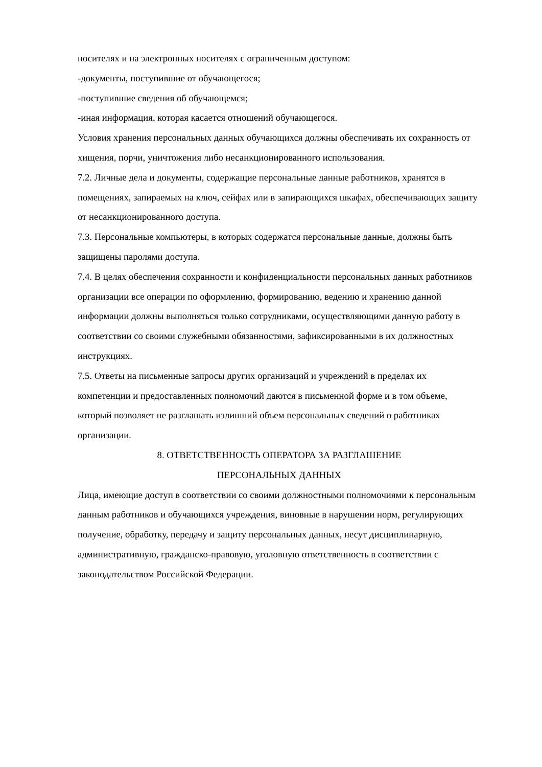носителях и на электронных носителях с ограниченным доступом:
-документы, поступившие от обучающегося;
-поступившие сведения об обучающемся;
-иная информация, которая касается отношений обучающегося.
Условия хранения персональных данных обучающихся должны обеспечивать их сохранность от хищения, порчи, уничтожения либо несанкционированного использования.
7.2. Личные дела и документы, содержащие персональные данные работников, хранятся в помещениях, запираемых на ключ, сейфах или в запирающихся шкафах, обеспечивающих защиту от несанкционированного доступа.
7.3. Персональные компьютеры, в которых содержатся персональные данные, должны быть защищены паролями доступа.
7.4. В целях обеспечения сохранности и конфиденциальности персональных данных работников организации все операции по оформлению, формированию, ведению и хранению данной информации должны выполняться только сотрудниками, осуществляющими данную работу в соответствии со своими служебными обязанностями, зафиксированными в их должностных инструкциях.
7.5. Ответы на письменные запросы других организаций и учреждений в пределах их компетенции и предоставленных полномочий даются в письменной форме и в том объеме, который позволяет не разглашать излишний объем персональных сведений о работниках организации.
8. ОТВЕТСТВЕННОСТЬ ОПЕРАТОРА ЗА РАЗГЛАШЕНИЕ
ПЕРСОНАЛЬНЫХ ДАННЫХ
Лица, имеющие доступ в соответствии со своими должностными полномочиями к персональным данным работников и обучающихся учреждения, виновные в нарушении норм, регулирующих получение, обработку, передачу и защиту персональных данных, несут дисциплинарную, административную, гражданско-правовую, уголовную ответственность в соответствии с законодательством Российской Федерации.